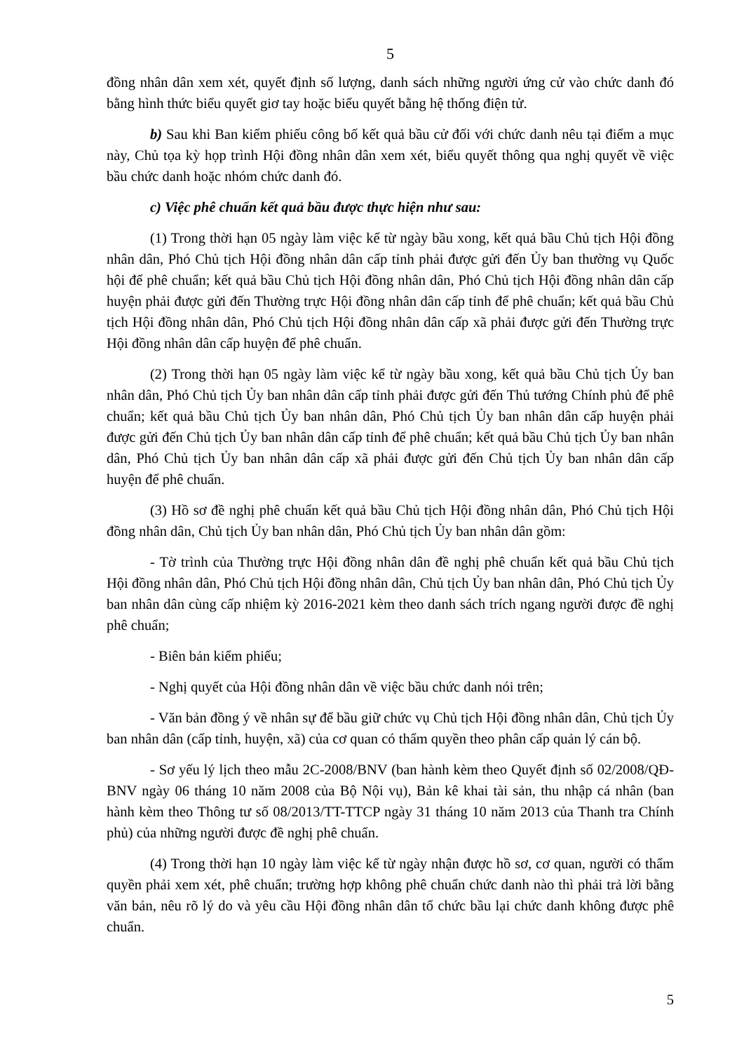5
đồng nhân dân xem xét, quyết định số lượng, danh sách những người ứng cử vào chức danh đó bằng hình thức biểu quyết giơ tay hoặc biểu quyết bằng hệ thống điện tử.
b) Sau khi Ban kiểm phiếu công bố kết quả bầu cử đối với chức danh nêu tại điểm a mục này, Chủ tọa kỳ họp trình Hội đồng nhân dân xem xét, biểu quyết thông qua nghị quyết về việc bầu chức danh hoặc nhóm chức danh đó.
c) Việc phê chuẩn kết quả bầu được thực hiện như sau:
(1) Trong thời hạn 05 ngày làm việc kể từ ngày bầu xong, kết quả bầu Chủ tịch Hội đồng nhân dân, Phó Chủ tịch Hội đồng nhân dân cấp tỉnh phải được gửi đến Ủy ban thường vụ Quốc hội để phê chuẩn; kết quả bầu Chủ tịch Hội đồng nhân dân, Phó Chủ tịch Hội đồng nhân dân cấp huyện phải được gửi đến Thường trực Hội đồng nhân dân cấp tỉnh để phê chuẩn; kết quả bầu Chủ tịch Hội đồng nhân dân, Phó Chủ tịch Hội đồng nhân dân cấp xã phải được gửi đến Thường trực Hội đồng nhân dân cấp huyện để phê chuẩn.
(2) Trong thời hạn 05 ngày làm việc kể từ ngày bầu xong, kết quả bầu Chủ tịch Ủy ban nhân dân, Phó Chủ tịch Ủy ban nhân dân cấp tỉnh phải được gửi đến Thủ tướng Chính phủ để phê chuẩn; kết quả bầu Chủ tịch Ủy ban nhân dân, Phó Chủ tịch Ủy ban nhân dân cấp huyện phải được gửi đến Chủ tịch Ủy ban nhân dân cấp tỉnh để phê chuẩn; kết quả bầu Chủ tịch Ủy ban nhân dân, Phó Chủ tịch Ủy ban nhân dân cấp xã phải được gửi đến Chủ tịch Ủy ban nhân dân cấp huyện để phê chuẩn.
(3) Hồ sơ đề nghị phê chuẩn kết quả bầu Chủ tịch Hội đồng nhân dân, Phó Chủ tịch Hội đồng nhân dân, Chủ tịch Ủy ban nhân dân, Phó Chủ tịch Ủy ban nhân dân gồm:
- Tờ trình của Thường trực Hội đồng nhân dân đề nghị phê chuẩn kết quả bầu Chủ tịch Hội đồng nhân dân, Phó Chủ tịch Hội đồng nhân dân, Chủ tịch Ủy ban nhân dân, Phó Chủ tịch Ủy ban nhân dân cùng cấp nhiệm kỳ 2016-2021 kèm theo danh sách trích ngang người được đề nghị phê chuẩn;
- Biên bản kiểm phiếu;
- Nghị quyết của Hội đồng nhân dân về việc bầu chức danh nói trên;
- Văn bản đồng ý về nhân sự để bầu giữ chức vụ Chủ tịch Hội đồng nhân dân, Chủ tịch Ủy ban nhân dân (cấp tỉnh, huyện, xã) của cơ quan có thẩm quyền theo phân cấp quản lý cán bộ.
- Sơ yếu lý lịch theo mẫu 2C-2008/BNV (ban hành kèm theo Quyết định số 02/2008/QĐ-BNV ngày 06 tháng 10 năm 2008 của Bộ Nội vụ), Bản kê khai tài sản, thu nhập cá nhân (ban hành kèm theo Thông tư số 08/2013/TT-TTCP ngày 31 tháng 10 năm 2013 của Thanh tra Chính phủ) của những người được đề nghị phê chuẩn.
(4) Trong thời hạn 10 ngày làm việc kể từ ngày nhận được hồ sơ, cơ quan, người có thẩm quyền phải xem xét, phê chuẩn; trường hợp không phê chuẩn chức danh nào thì phải trả lời bằng văn bản, nêu rõ lý do và yêu cầu Hội đồng nhân dân tổ chức bầu lại chức danh không được phê chuẩn.
5